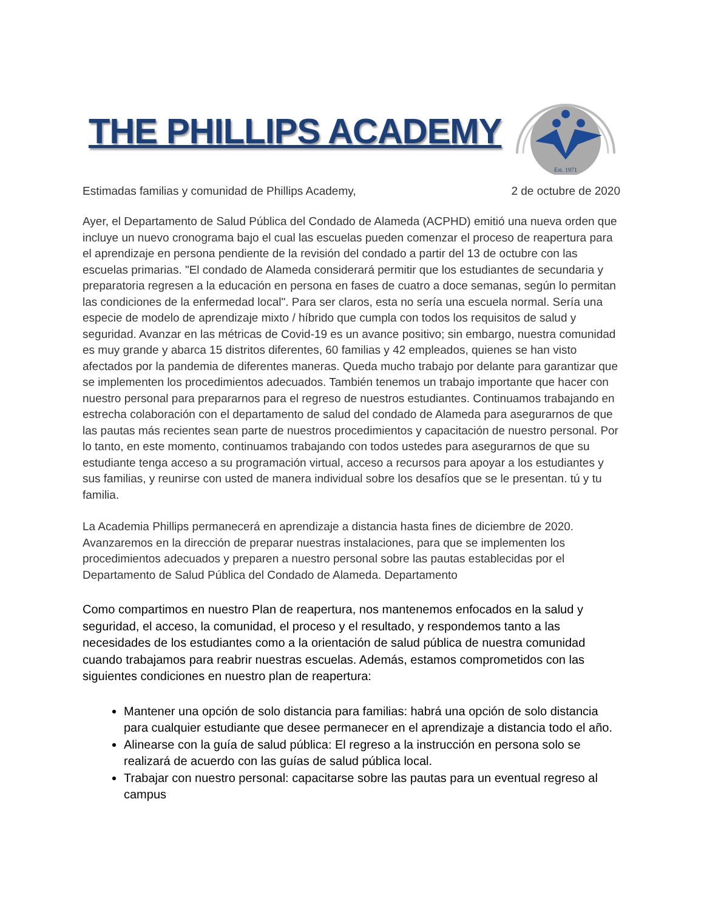THE PHILLIPS ACADEMY
Est. 1971
Estimadas familias y comunidad de Phillips Academy, 2 de octubre de 2020
Ayer, el Departamento de Salud Pública del Condado de Alameda (ACPHD) emitió una nueva orden que incluye un nuevo cronograma bajo el cual las escuelas pueden comenzar el proceso de reapertura para el aprendizaje en persona pendiente de la revisión del condado a partir del 13 de octubre con las escuelas primarias. "El condado de Alameda considerará permitir que los estudiantes de secundaria y preparatoria regresen a la educación en persona en fases de cuatro a doce semanas, según lo permitan las condiciones de la enfermedad local". Para ser claros, esta no sería una escuela normal. Sería una especie de modelo de aprendizaje mixto / híbrido que cumpla con todos los requisitos de salud y seguridad. Avanzar en las métricas de Covid-19 es un avance positivo; sin embargo, nuestra comunidad es muy grande y abarca 15 distritos diferentes, 60 familias y 42 empleados, quienes se han visto afectados por la pandemia de diferentes maneras. Queda mucho trabajo por delante para garantizar que se implementen los procedimientos adecuados. También tenemos un trabajo importante que hacer con nuestro personal para prepararnos para el regreso de nuestros estudiantes. Continuamos trabajando en estrecha colaboración con el departamento de salud del condado de Alameda para asegurarnos de que las pautas más recientes sean parte de nuestros procedimientos y capacitación de nuestro personal. Por lo tanto, en este momento, continuamos trabajando con todos ustedes para asegurarnos de que su estudiante tenga acceso a su programación virtual, acceso a recursos para apoyar a los estudiantes y sus familias, y reunirse con usted de manera individual sobre los desafíos que se le presentan. tú y tu familia.
La Academia Phillips permanecerá en aprendizaje a distancia hasta fines de diciembre de 2020. Avanzaremos en la dirección de preparar nuestras instalaciones, para que se implementen los procedimientos adecuados y preparen a nuestro personal sobre las pautas establecidas por el Departamento de Salud Pública del Condado de Alameda. Departamento
Como compartimos en nuestro Plan de reapertura, nos mantenemos enfocados en la salud y seguridad, el acceso, la comunidad, el proceso y el resultado, y respondemos tanto a las necesidades de los estudiantes como a la orientación de salud pública de nuestra comunidad cuando trabajamos para reabrir nuestras escuelas. Además, estamos comprometidos con las siguientes condiciones en nuestro plan de reapertura:
Mantener una opción de solo distancia para familias: habrá una opción de solo distancia para cualquier estudiante que desee permanecer en el aprendizaje a distancia todo el año.
Alinearse con la guía de salud pública: El regreso a la instrucción en persona solo se realizará de acuerdo con las guías de salud pública local.
Trabajar con nuestro personal: capacitarse sobre las pautas para un eventual regreso al campus